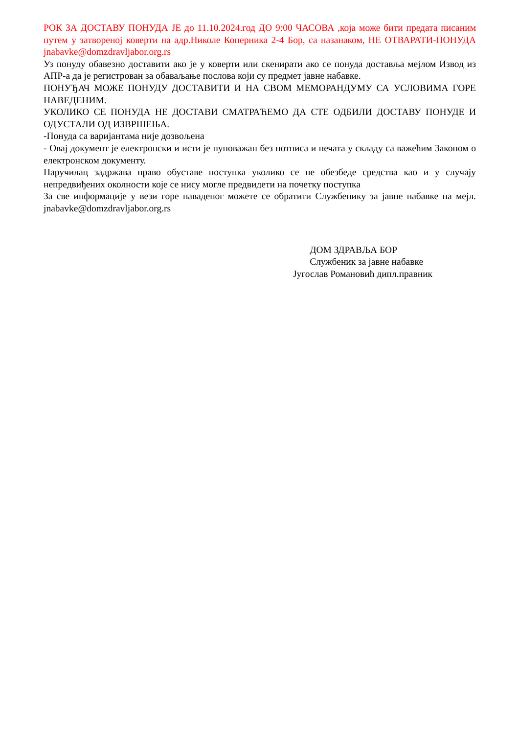РОК ЗА ДОСТАВУ ПОНУДА ЈЕ до 11.10.2024.год ДО 9:00 ЧАСОВА ,која може бити предата писаним путем у затвореној коверти на адр.Николе Коперника 2-4 Бор, са назанаком, НЕ ОТВАРАТИ-ПОНУДА jnabavke@domzdravljabor.org.rs
Уз понуду обавезно доставити ако је у коверти или скенирати ако се понуда доставља мејлом Извод из АПР-а да је регистрован за обаваљање послова који су предмет јавне набавке.
ПОНУЂАЧ МОЖЕ ПОНУДУ ДОСТАВИТИ И НА СВОМ МЕМОРАНДУМУ СА УСЛОВИМА ГОРЕ НАВЕДЕНИМ.
УКОЛИКО СЕ ПОНУДА НЕ ДОСТАВИ СМАТРАЋЕМО ДА СТЕ ОДБИЛИ ДОСТАВУ ПОНУДЕ И ОДУСТАЛИ ОД ИЗВРШЕЊА.
-Понуда са варијантама није дозвољена
- Овај документ је електронски и исти је пуноважан без потписа и печата у складу са важећим Законом о електронском документу.
Наручилац задржава право обуставе поступка уколико се не обезбеде средства као и у случају непредвиђених околности које се нису могле предвидети на почетку поступка
За све информације у вези горе наваденог можете се обратити Службенику за јавне набавке на мејл. jnabavke@domzdravljabor.org.rs
ДОМ ЗДРАВЉА БОР
Службеник за јавне набавке
Југослав Романовић дипл.правник